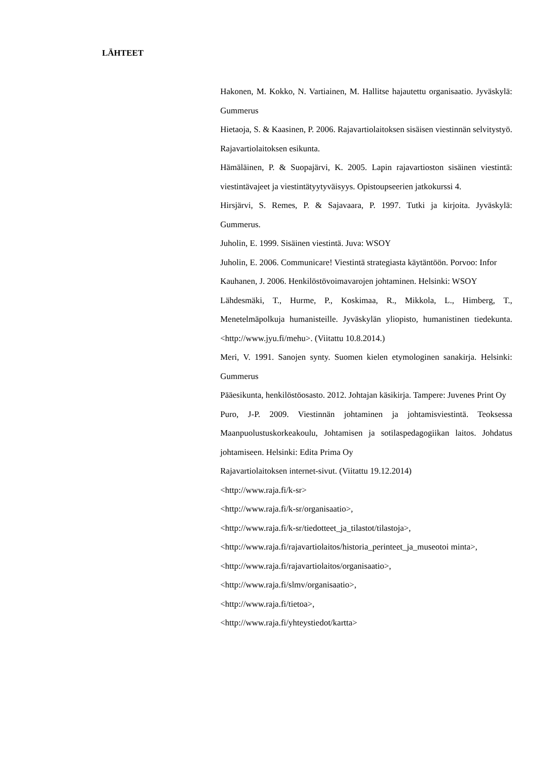LÄHTEET
Hakonen, M. Kokko, N. Vartiainen, M. Hallitse hajautettu organisaatio. Jyväskylä: Gummerus
Hietaoja, S. & Kaasinen, P. 2006. Rajavartiolaitoksen sisäisen viestinnän selvitystyö. Rajavartiolaitoksen esikunta.
Hämäläinen, P. & Suopajärvi, K. 2005. Lapin rajavartioston sisäinen viestintä: viestintävajeet ja viestintätyytyväisyys. Opistoupseerien jatkokurssi 4.
Hirsjärvi, S. Remes, P. & Sajavaara, P. 1997. Tutki ja kirjoita. Jyväskylä: Gummerus.
Juholin, E. 1999. Sisäinen viestintä. Juva: WSOY
Juholin, E. 2006. Communicare! Viestintä strategiasta käytäntöön. Porvoo: Infor
Kauhanen, J. 2006. Henkilöstövoimavarojen johtaminen. Helsinki: WSOY
Lähdesmäki, T., Hurme, P., Koskimaa, R., Mikkola, L., Himberg, T., Menetelmäpolkuja humanisteille. Jyväskylän yliopisto, humanistinen tiedekunta. <http://www.jyu.fi/mehu>. (Viitattu 10.8.2014.)
Meri, V. 1991. Sanojen synty. Suomen kielen etymologinen sanakirja. Helsinki: Gummerus
Pääesikunta, henkilöstöosasto. 2012. Johtajan käsikirja. Tampere: Juvenes Print Oy
Puro, J-P. 2009. Viestinnän johtaminen ja johtamisviestintä. Teoksessa Maanpuolustuskorkeakoulu, Johtamisen ja sotilaspedagogiikan laitos. Johdatus johtamiseen. Helsinki: Edita Prima Oy
Rajavartiolaitoksen internet-sivut. (Viitattu 19.12.2014)
<http://www.raja.fi/k-sr>
<http://www.raja.fi/k-sr/organisaatio>,
<http://www.raja.fi/k-sr/tiedotteet_ja_tilastot/tilastoja>,
<http://www.raja.fi/rajavartiolaitos/historia_perinteet_ja_museotoi minta>,
<http://www.raja.fi/rajavartiolaitos/organisaatio>,
<http://www.raja.fi/slmv/organisaatio>,
<http://www.raja.fi/tietoa>,
<http://www.raja.fi/yhteystiedot/kartta>